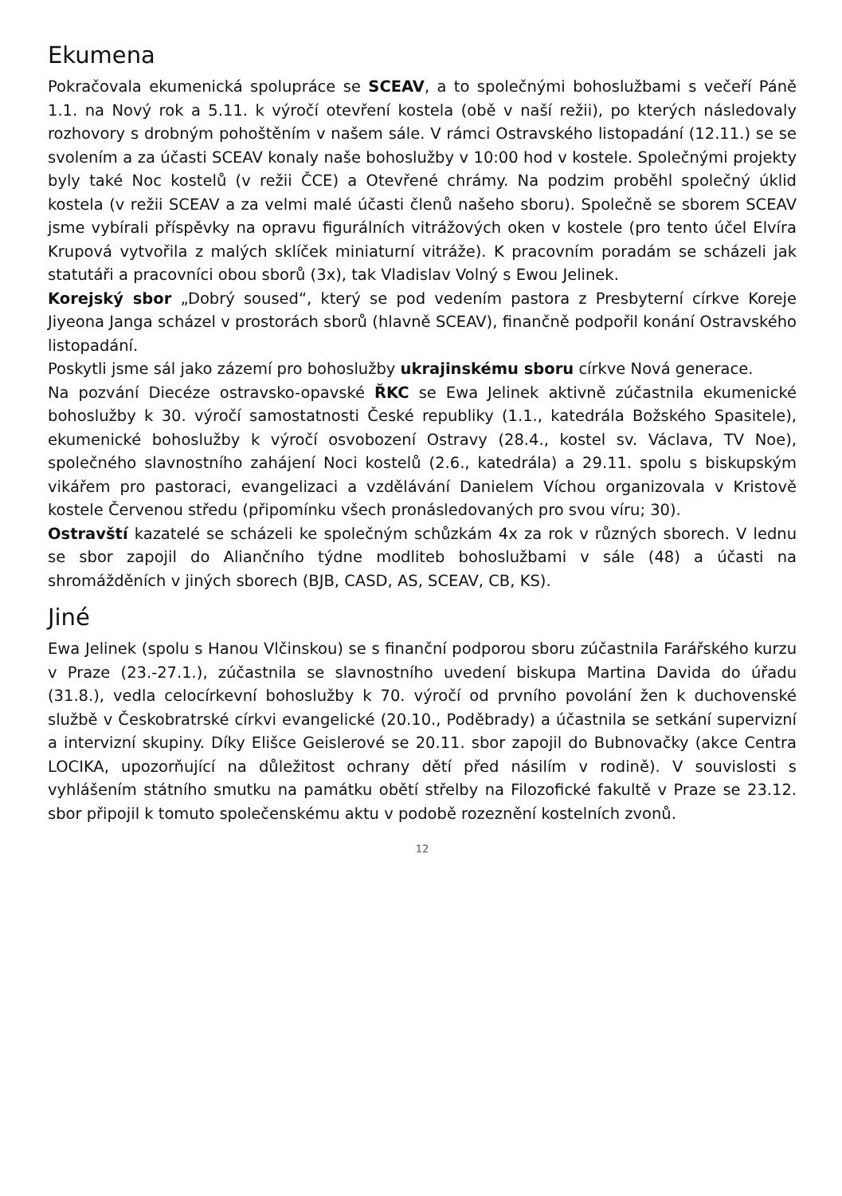Ekumena
Pokračovala ekumenická spolupráce se SCEAV, a to společnými bohoslužbami s večeří Páně 1.1. na Nový rok a 5.11. k výročí otevření kostela (obě v naší režii), po kterých následovaly rozhovory s drobným pohoštěním v našem sále. V rámci Ostravského listopadání (12.11.) se se svolením a za účasti SCEAV konaly naše bohoslužby v 10:00 hod v kostele. Společnými projekty byly také Noc kostelů (v režii ČCE) a Otevřené chrámy. Na podzim proběhl společný úklid kostela (v režii SCEAV a za velmi malé účasti členů našeho sboru). Společně se sborem SCEAV jsme vybírali příspěvky na opravu figurálních vitrážových oken v kostele (pro tento účel Elvíra Krupová vytvořila z malých sklíček miniaturní vitráže). K pracovním poradám se scházeli jak statutáři a pracovníci obou sborů (3x), tak Vladislav Volný s Ewou Jelinek.
Korejský sbor „Dobrý soused“, který se pod vedením pastora z Presbyterní církve Koreje Jiyeona Janga scházel v prostorách sborů (hlavně SCEAV), finančně podpořil konání Ostravského listopadání.
Poskytli jsme sál jako zázemí pro bohoslužby ukrajinskému sboru církve Nová generace.
Na pozvání Diecéze ostravsko-opavské ŘKC se Ewa Jelinek aktivně zúčastnila ekumenické bohoslužby k 30. výročí samostatnosti České republiky (1.1., katedrála Božského Spasitele), ekumenické bohoslužby k výročí osvobození Ostravy (28.4., kostel sv. Václava, TV Noe), společného slavnostního zahájení Noci kostelů (2.6., katedrála) a 29.11. spolu s biskupským vikářem pro pastoraci, evangelizaci a vzdělávání Danielem Víchou organizovala v Kristově kostele Červenou středu (připomínku všech pronásledovaných pro svou víru; 30).
Ostravští kazatelé se scházeli ke společným schůzkám 4x za rok v různých sborech. V lednu se sbor zapojil do Aliančního týdne modliteb bohoslužbami v sále (48) a účasti na shromážděních v jiných sborech (BJB, CASD, AS, SCEAV, CB, KS).
Jiné
Ewa Jelinek (spolu s Hanou Vlčinskou) se s finanční podporou sboru zúčastnila Farářského kurzu v Praze (23.-27.1.), zúčastnila se slavnostního uvedení biskupa Martina Davida do úřadu (31.8.), vedla celocírkevní bohoslužby k 70. výročí od prvního povolání žen k duchovenské službě v Českobratrské církvi evangelické (20.10., Poděbrady) a účastnila se setkání supervizní a intervizní skupiny. Díky Elišce Geislerové se 20.11. sbor zapojil do Bubnovačky (akce Centra LOCIKA, upozorňující na důležitost ochrany dětí před násilím v rodině). V souvislosti s vyhlášením státního smutku na památku obětí střelby na Filozofické fakultě v Praze se 23.12. sbor připojil k tomuto společenskému aktu v podobě rozeznění kostelních zvonů.
12